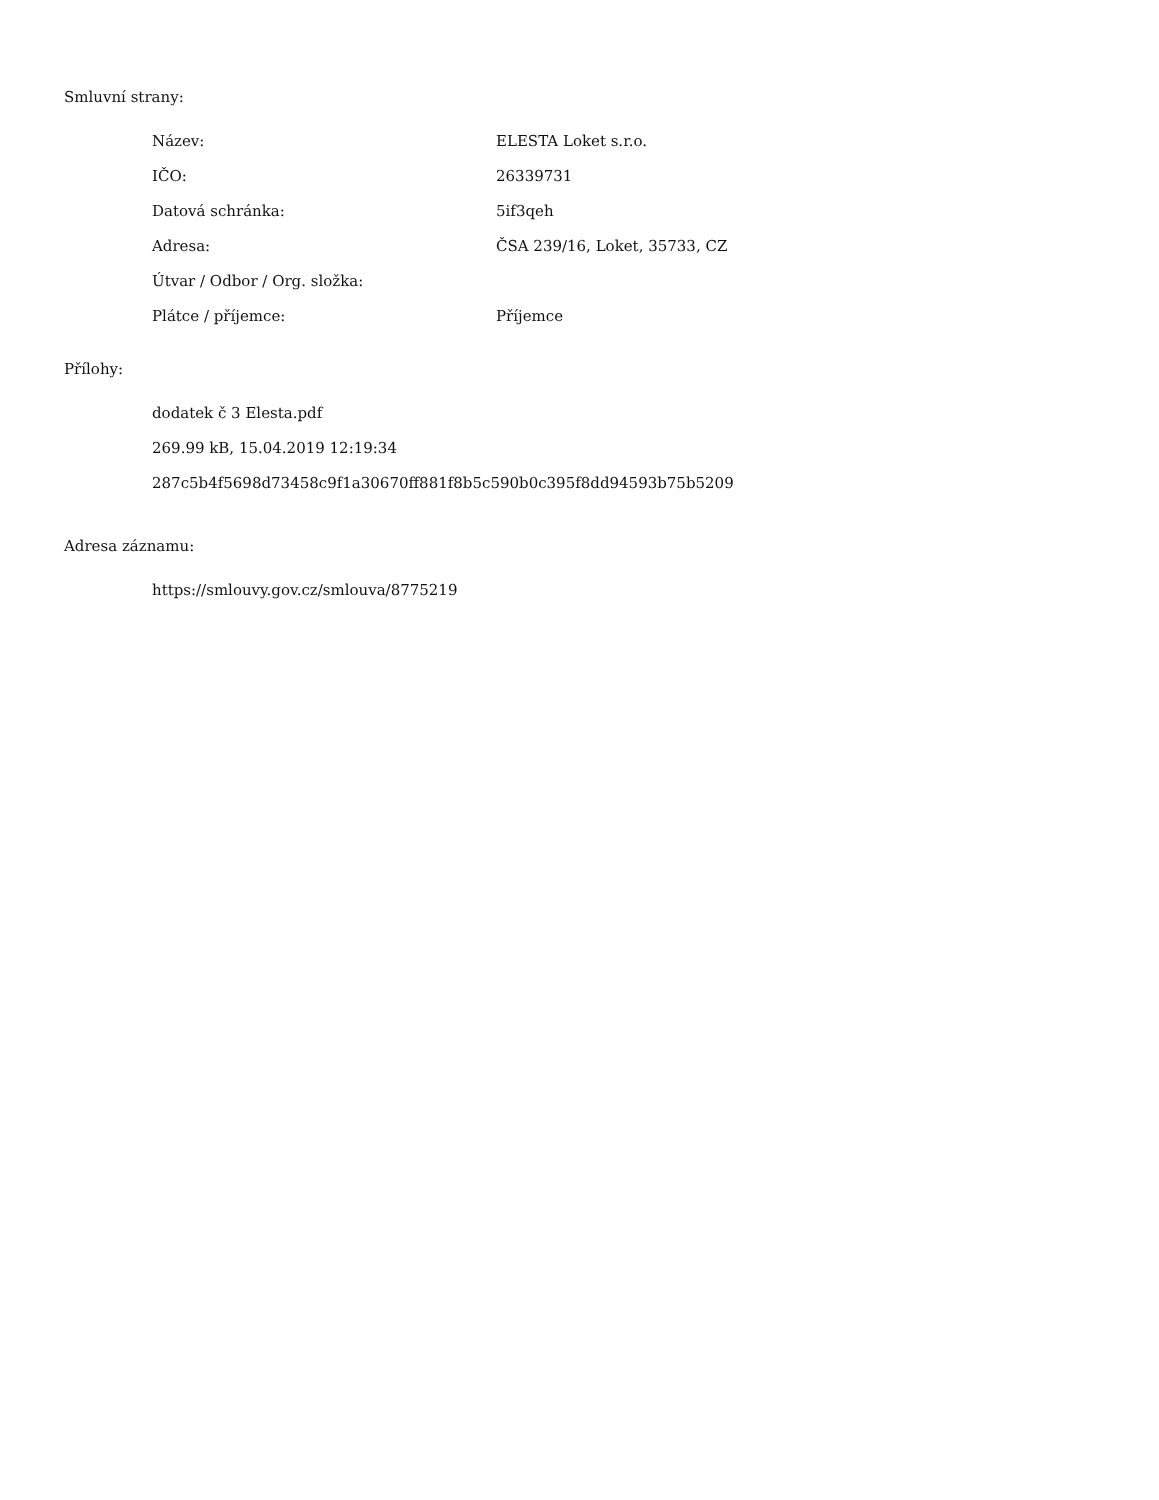Smluvní strany:
| Název: | ELESTA Loket s.r.o. |
| IČO: | 26339731 |
| Datová schránka: | 5if3qeh |
| Adresa: | ČSA 239/16, Loket, 35733, CZ |
| Útvar / Odbor / Org. složka: | |
| Plátce / příjemce: | Příjemce |
Přílohy:
dodatek č 3 Elesta.pdf
269.99 kB, 15.04.2019 12:19:34
287c5b4f5698d73458c9f1a30670ff881f8b5c590b0c395f8dd94593b75b5209
Adresa záznamu:
https://smlouvy.gov.cz/smlouva/8775219